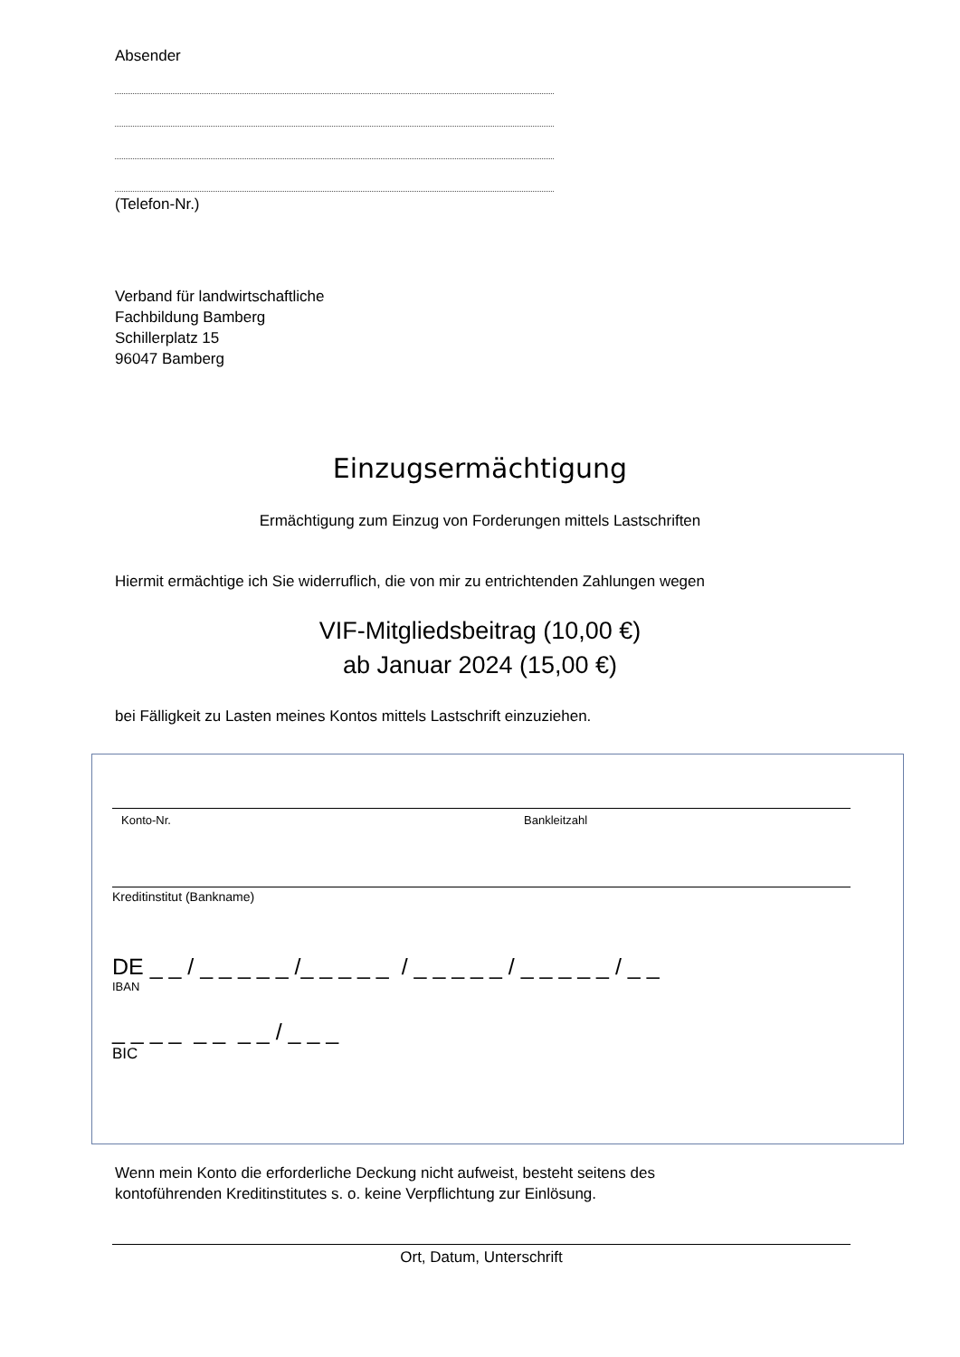Absender
(Telefon-Nr.)
Verband für landwirtschaftliche
Fachbildung Bamberg
Schillerplatz 15
96047 Bamberg
Einzugsermächtigung
Ermächtigung zum Einzug von Forderungen mittels Lastschriften
Hiermit ermächtige ich Sie widerruflich, die von mir zu entrichtenden Zahlungen wegen
VIF-Mitgliedsbeitrag (10,00 €)
ab Januar 2024 (15,00 €)
bei Fälligkeit zu Lasten meines Kontos mittels Lastschrift einzuziehen.
Konto-Nr. Bankleitzahl
Kreditinstitut (Bankname)
DE _ _ / _ _ _ _ _ /_ _ _ _ _ / _ _ _ _ _ / _ _ _ _ _ / _ _
IBAN
_ _ _ _ _ _ _ _ / _ _ _
BIC
Wenn mein Konto die erforderliche Deckung nicht aufweist, besteht seitens des
kontoführenden Kreditinstitutes s. o. keine Verpflichtung zur Einlösung.
Ort, Datum, Unterschrift